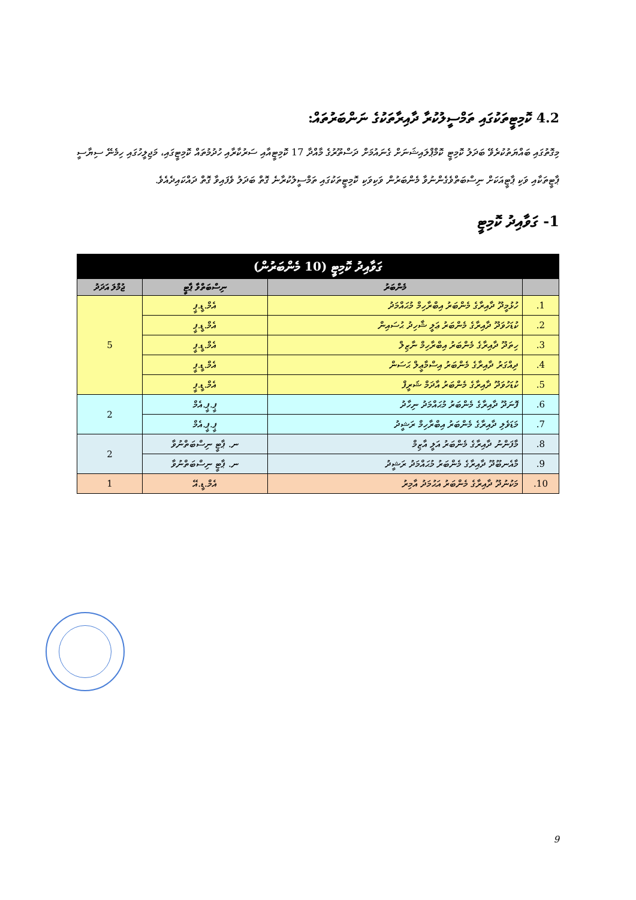4.2 ކޮމިޓީތަކުގައި ތަމްސީލުކުރާ ދާއިރާތަކުގެ ނަންބަރުތައް:
މިގޮތުގައި ބައްޔަތުކުރެވޭ ބަދަލު ކޮމިޓީ ކޮމްޕްލައިޝަނަށް ގެނައުމަށް ދަސްތޫރުގެ މާއްދާ 17 ކޮމިޓީއާއި ސަރުކާރާއި ހުދުމުތައް ކޮމިޓީގައި، މަޖިލީހުގައި ހިމެނޭ ސިޔާސީ ޕާޓީތަކާއި ވަކި ޕާޓީއަކަށް ނިސްބަތްވެގެންނުވާ މެންބަރުން ވަކިވަކި ކޮމިޓީތަކުގައި ތަމްސީލުކުރާނެ ގޮތް ބަދަލު ވެފައިވާ ގޮތް ދައްކައިދެއެވެ.
1- ގަވާއިދު ކޮމިޓީ
| ގަވާއިދު ކޮމިޓީ (10 މެންބަރުން) | | | |
| --- | --- | --- | --- |
| | މެންބަރު | ނިސްބަތްވާ ޕާޓީ | ޖުމްލަ އަދަދު |
| 1. | ހުޅުމީދޫ ދާއިރާގެ މެންބަރު އިބްރާހިމް މުޙައްމަދު | އެމް.ޑީ.ޕީ | 5 |
| 2. | ކުޑަހުވަދޫ ދާއިރާގެ މެންބަރު ޢަލީ ޝާހިދު ޙުސައިން | އެމް.ޑީ.ޕީ | |
| 3. | ހިތަދޫ ދާއިރާގެ މެންބަރު އިބްރާހިމް ނާޒިލް | އެމް.ޑީ.ޕީ | |
| 4. | ދިއްގަރު ދާއިރާގެ މެންބަރު އިސްމާޢީލް ޙަސަން | އެމް.ޑީ.ޕީ | |
| 5. | ކުޑަހުވަދޫ ދާއިރާގެ މެންބަރު އާދަމް ޝަރީފް | އެމް.ޑީ.ޕީ | |
| 6. | ފޮނަދޫ ދާއިރާގެ މެންބަރު މުޙައްމަދު ނިހާދު | ޕީ.ޕީ.އެމް | 2 |
| 7. | މަޑަވެލި ދާއިރާގެ މެންބަރު އިބްރާހިމް ރަޝީދު | ޕީ.ޕީ.އެމް | |
| 8. | މާފަންނު ދާއިރާގެ މެންބަރު އަލީ އާޒިމް | ނ. ޕާޓީ ނިސްބަތްނުވާ | 2 |
| 9. | މާއެނބޫދޫ ދާއިރާގެ މެންބަރު މުޙައްމަދު ރަޝީދު | ނ. ޕާޓީ ނިސްބަތްނުވާ | |
| 10. | މަކުނުދޫ ދާއިރާގެ މެންބަރު އަޙުމަދު އާމިރު | އެމް.ޑީ.އޭ | 1 |
9